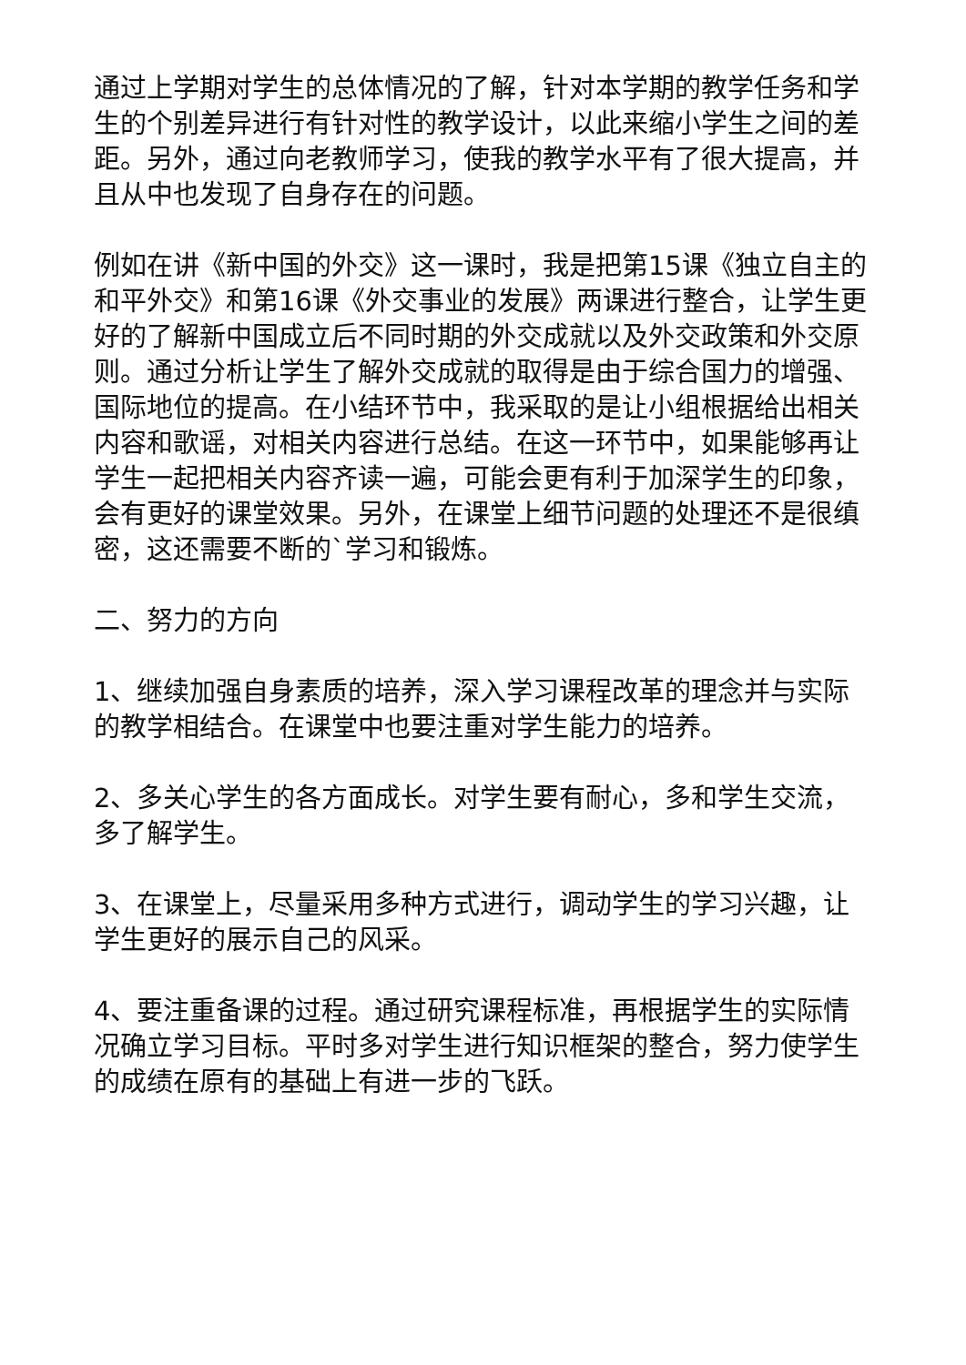通过上学期对学生的总体情况的了解，针对本学期的教学任务和学生的个别差异进行有针对性的教学设计，以此来缩小学生之间的差距。另外，通过向老教师学习，使我的教学水平有了很大提高，并且从中也发现了自身存在的问题。
例如在讲《新中国的外交》这一课时，我是把第15课《独立自主的和平外交》和第16课《外交事业的发展》两课进行整合，让学生更好的了解新中国成立后不同时期的外交成就以及外交政策和外交原则。通过分析让学生了解外交成就的取得是由于综合国力的增强、国际地位的提高。在小结环节中，我采取的是让小组根据给出相关内容和歌谣，对相关内容进行总结。在这一环节中，如果能够再让学生一起把相关内容齐读一遍，可能会更有利于加深学生的印象，会有更好的课堂效果。另外，在课堂上细节问题的处理还不是很缜密，这还需要不断的`学习和锻炼。
二、努力的方向
1、继续加强自身素质的培养，深入学习课程改革的理念并与实际的教学相结合。在课堂中也要注重对学生能力的培养。
2、多关心学生的各方面成长。对学生要有耐心，多和学生交流，多了解学生。
3、在课堂上，尽量采用多种方式进行，调动学生的学习兴趣，让学生更好的展示自己的风采。
4、要注重备课的过程。通过研究课程标准，再根据学生的实际情况确立学习目标。平时多对学生进行知识框架的整合，努力使学生的成绩在原有的基础上有进一步的飞跃。